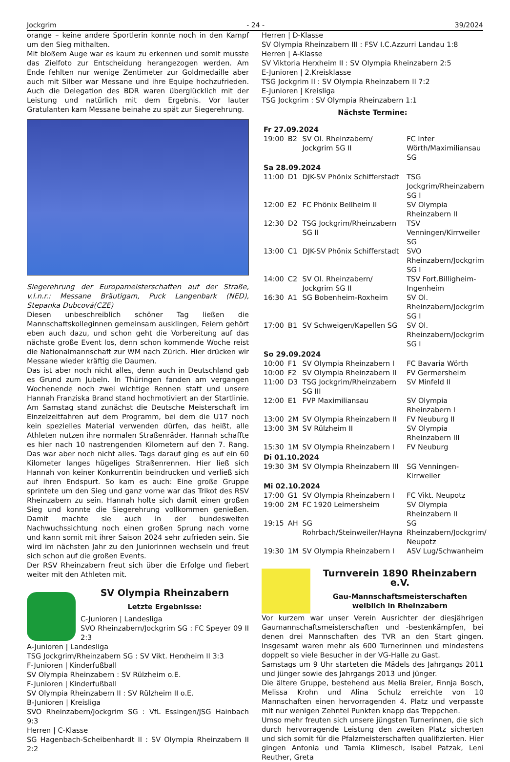Jockgrim - 24 - 39/2024
orange – keine andere Sportlerin konnte noch in den Kampf um den Sieg mithalten.
Mit bloßem Auge war es kaum zu erkennen und somit musste das Zielfoto zur Entscheidung herangezogen werden. Am Ende fehlten nur wenige Zentimeter zur Goldmedaille aber auch mit Silber war Messane und ihre Equipe hochzufrieden. Auch die Delegation des BDR waren überglücklich mit der Leistung und natürlich mit dem Ergebnis. Vor lauter Gratulanten kam Messane beinahe zu spät zur Siegerehrung.
Siegerehrung der Europameisterschaften auf der Straße, v.l.n.r.: Messane Bräutigam, Puck Langenbark (NED), Stepanka Dubcová(CZE)
Diesen unbeschreiblich schöner Tag ließen die Mannschaftskolleginnen gemeinsam ausklingen, Feiern gehört eben auch dazu, und schon geht die Vorbereitung auf das nächste große Event los, denn schon kommende Woche reist die Nationalmannschaft zur WM nach Zürich. Hier drücken wir Messane wieder kräftig die Daumen.
Das ist aber noch nicht alles, denn auch in Deutschland gab es Grund zum Jubeln. In Thüringen fanden am vergangen Wochenende noch zwei wichtige Rennen statt und unsere Hannah Franziska Brand stand hochmotiviert an der Startlinie. Am Samstag stand zunächst die Deutsche Meisterschaft im Einzelzeitfahren auf dem Programm, bei dem die U17 noch kein spezielles Material verwenden dürfen, das heißt, alle Athleten nutzen ihre normalen Straßenräder. Hannah schaffte es hier nach 10 nastrengenden Kilometern auf den 7. Rang. Das war aber noch nicht alles. Tags darauf ging es auf ein 60 Kilometer langes hügeliges Straßenrennen. Hier ließ sich Hannah von keiner Konkurrentin beindrucken und verließ sich auf ihren Endspurt. So kam es auch: Eine große Gruppe sprintete um den Sieg und ganz vorne war das Trikot des RSV Rheinzabern zu sein. Hannah holte sich damit einen großen Sieg und konnte die Siegerehrung vollkommen genießen. Damit machte sie auch in der bundesweiten Nachwuchssichtung noch einen großen Sprung nach vorne und kann somit mit ihrer Saison 2024 sehr zufrieden sein. Sie wird im nächsten Jahr zu den Juniorinnen wechseln und freut sich schon auf die großen Events.
Der RSV Rheinzabern freut sich über die Erfolge und fiebert weiter mit den Athleten mit.
SV Olympia Rheinzabern
Letzte Ergebnisse:
C-Junioren | Landesliga
SVO Rheinzabern/Jockgrim SG : FC Speyer 09 II 2:3
A-Junioren | Landesliga
TSG Jockgrim/Rheinzabern SG : SV Vikt. Herxheim II 3:3
F-Junioren | Kinderfußball
SV Olympia Rheinzabern : SV Rülzheim o.E.
F-Junioren | Kinderfußball
SV Olympia Rheinzabern II : SV Rülzheim II o.E.
B-Junioren | Kreisliga
SVO Rheinzabern/Jockgrim SG : VfL Essingen/JSG Hainbach 9:3
Herren | C-Klasse
SG Hagenbach-Scheibenhardt II : SV Olympia Rheinzabern II 2:2
Herren | D-Klasse
SV Olympia Rheinzabern III : FSV I.C.Azzurri Landau 1:8
Herren | A-Klasse
SV Viktoria Herxheim II : SV Olympia Rheinzabern 2:5
E-Junioren | 2.Kreisklasse
TSG Jockgrim II : SV Olympia Rheinzabern II 7:2
E-Junioren | Kreisliga
TSG Jockgrim : SV Olympia Rheinzabern 1:1
Nächste Termine:
| Fr 27.09.2024 | | | |
| 19:00 | B2 | SV Ol. Rheinzabern/ Jockgrim SG II | FC Inter Wörth/Maximiliansau SG |
| Sa 28.09.2024 | | | |
| 11:00 | D1 | DJK-SV Phönix Schifferstadt | TSG Jockgrim/Rheinzabern SG I |
| 12:00 | E2 | FC Phönix Bellheim II | SV Olympia Rheinzabern II |
| 12:30 | D2 | TSG Jockgrim/Rheinzabern SG II | TSV Venningen/Kirrweiler SG |
| 13:00 | C1 | DJK-SV Phönix Schifferstadt | SVO Rheinzabern/Jockgrim SG I |
| 14:00 | C2 | SV Ol. Rheinzabern/ Jockgrim SG II | TSV Fort.Billigheim-Ingenheim |
| 16:30 | A1 | SG Bobenheim-Roxheim | SV Ol. Rheinzabern/Jockgrim SG I |
| 17:00 | B1 | SV Schweigen/Kapellen SG | SV Ol. Rheinzabern/Jockgrim SG I |
| So 29.09.2024 | | | |
| 10:00 | F1 | SV Olympia Rheinzabern I | FC Bavaria Wörth |
| 10:00 | F2 | SV Olympia Rheinzabern II | FV Germersheim |
| 11:00 | D3 | TSG Jockgrim/Rheinzabern SG III | SV Minfeld II |
| 12:00 | E1 | FVP Maximiliansau | SV Olympia Rheinzabern I |
| 13:00 | 2M | SV Olympia Rheinzabern II | FV Neuburg II |
| 13:00 | 3M | SV Rülzheim II | SV Olympia Rheinzabern III |
| 15:30 | 1M | SV Olympia Rheinzabern I | FV Neuburg |
| Di 01.10.2024 | | | |
| 19:30 | 3M | SV Olympia Rheinzabern III | SG Venningen-Kirrweiler |
| Mi 02.10.2024 | | | |
| 17:00 | G1 | SV Olympia Rheinzabern I | FC Vikt. Neupotz |
| 19:00 | 2M | FC 1920 Leimersheim | SV Olympia Rheinzabern II |
| 19:15 | AH | SG Rohrbach/Steinweiler/Hayna | SG Rheinzabern/Jockgrim/ Neupotz |
| 19:30 | 1M | SV Olympia Rheinzabern I | ASV Lug/Schwanheim |
Turnverein 1890 Rheinzabern e.V.
Gau-Mannschaftsmeisterschaften weiblich in Rheinzabern
Vor kurzem war unser Verein Ausrichter der diesjährigen Gaumannschaftsmeisterschaften und -bestenkämpfen, bei denen drei Mannschaften des TVR an den Start gingen. Insgesamt waren mehr als 600 Turnerinnen und mindestens doppelt so viele Besucher in der VG-Halle zu Gast.
Samstags um 9 Uhr starteten die Mädels des Jahrgangs 2011 und jünger sowie des Jahrgangs 2013 und jünger.
Die ältere Gruppe, bestehend aus Melia Breier, Finnja Bosch, Melissa Krohn und Alina Schulz erreichte von 10 Mannschaften einen hervorragenden 4. Platz und verpasste mit nur wenigen Zehntel Punkten knapp das Treppchen.
Umso mehr freuten sich unsere jüngsten Turnerinnen, die sich durch hervorragende Leistung den zweiten Platz sicherten und sich somit für die Pfalzmeisterschaften qualifizierten. Hier gingen Antonia und Tamia Klimesch, Isabel Patzak, Leni Reuther, Greta